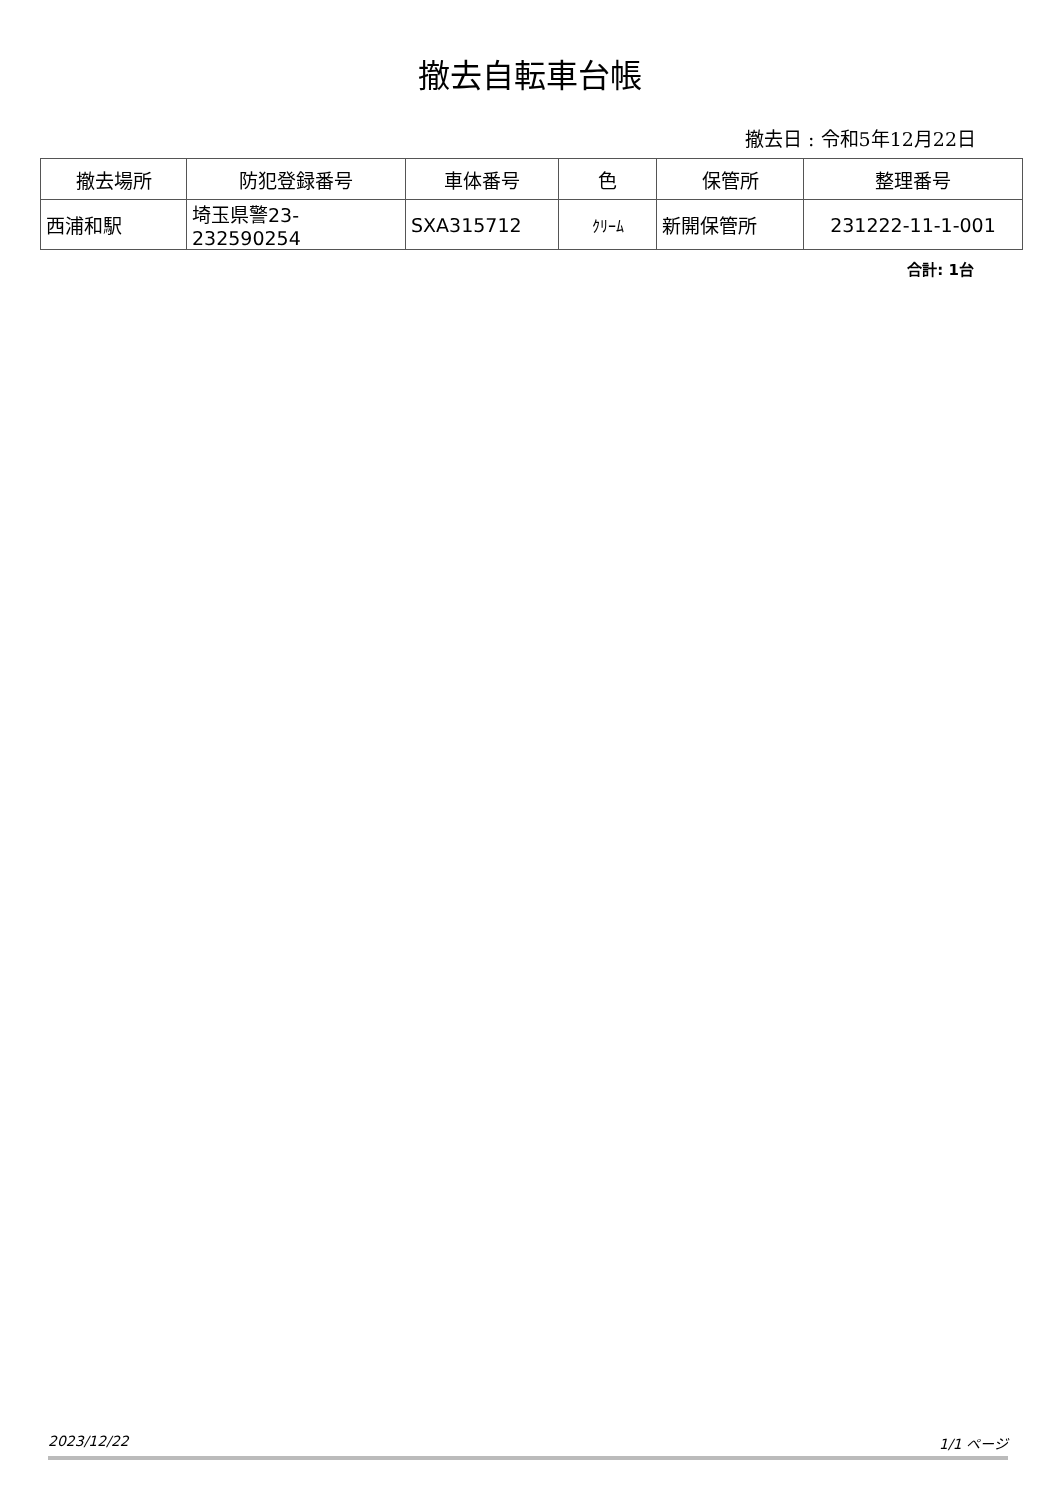撤去自転車台帳
撤去日 : 令和5年12月22日
| 撤去場所 | 防犯登録番号 | 車体番号 | 色 | 保管所 | 整理番号 |
| --- | --- | --- | --- | --- | --- |
| 西浦和駅 | 埼玉県警23-232590254 | SXA315712 | ｸﾘｰﾑ | 新開保管所 | 231222-11-1-001 |
合計: 1台
2023/12/22 1/1 ページ